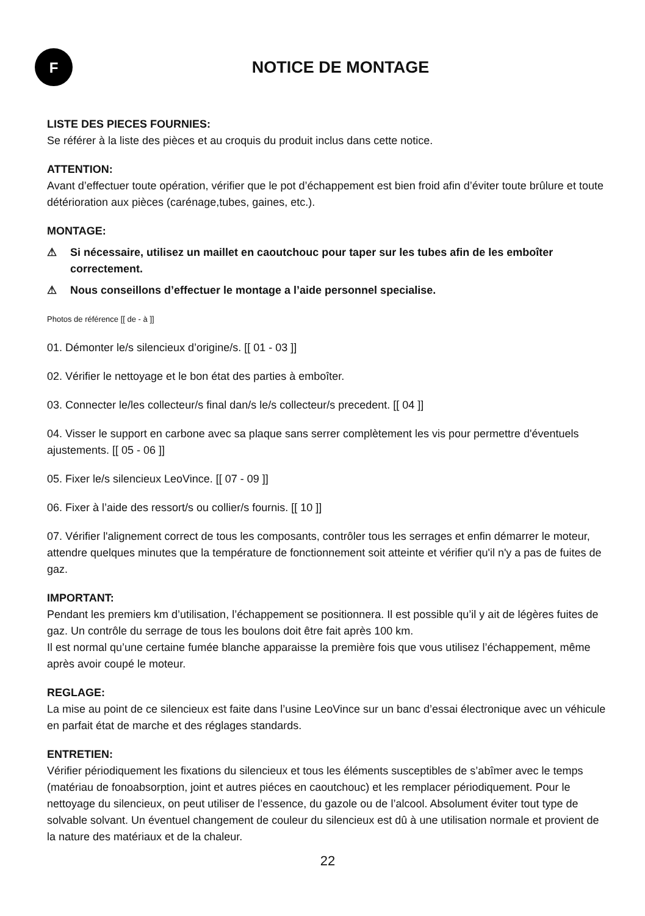F
NOTICE DE MONTAGE
LISTE DES PIECES FOURNIES:
Se référer à la liste des pièces et au croquis du produit inclus dans cette notice.
ATTENTION:
Avant d’effectuer toute opération, vérifier que le pot d’échappement est bien froid afin d’éviter toute brûlure et toute détérioration aux pièces (carénage,tubes, gaines, etc.).
MONTAGE:
⚠ Si nécessaire, utilisez un maillet en caoutchouc pour taper sur les tubes afin de les emboîter correctement.
⚠ Nous conseillons d’effectuer le montage a l’aide personnel specialise.
Photos de référence [[ de - à ]]
01. Démonter le/s silencieux d’origine/s. [[ 01 - 03 ]]
02. Vérifier le nettoyage et le bon état des parties à emboîter.
03. Connecter le/les collecteur/s final dan/s le/s collecteur/s precedent. [[ 04 ]]
04. Visser le support en carbone avec sa plaque sans serrer complètement les vis pour permettre d'éventuels ajustements. [[ 05 - 06 ]]
05. Fixer le/s silencieux LeoVince. [[ 07 - 09 ]]
06. Fixer à l’aide des ressort/s ou collier/s fournis. [[ 10 ]]
07. Vérifier l'alignement correct de tous les composants, contrôler tous les serrages et enfin démarrer le moteur, attendre quelques minutes que la température de fonctionnement soit atteinte et vérifier qu'il n'y a pas de fuites de gaz.
IMPORTANT:
Pendant les premiers km d’utilisation, l’échappement se positionnera. Il est possible qu’il y ait de légères fuites de gaz. Un contrôle du serrage de tous les boulons doit être fait après 100 km.
Il est normal qu’une certaine fumée blanche apparaisse la première fois que vous utilisez l’échappement, même après avoir coupé le moteur.
REGLAGE:
La mise au point de ce silencieux est faite dans l’usine LeoVince sur un banc d’essai électronique avec un véhicule en parfait état de marche et des réglages standards.
ENTRETIEN:
Vérifier périodiquement les fixations du silencieux et tous les éléments susceptibles de s’abîmer avec le temps (matériau de fonoabsorption, joint et autres piéces en caoutchouc) et les remplacer périodiquement. Pour le nettoyage du silencieux, on peut utiliser de l’essence, du gazole ou de l’alcool. Absolument éviter tout type de solvable solvant. Un éventuel changement de couleur du silencieux est dû à une utilisation normale et provient de la nature des matériaux et de la chaleur.
22